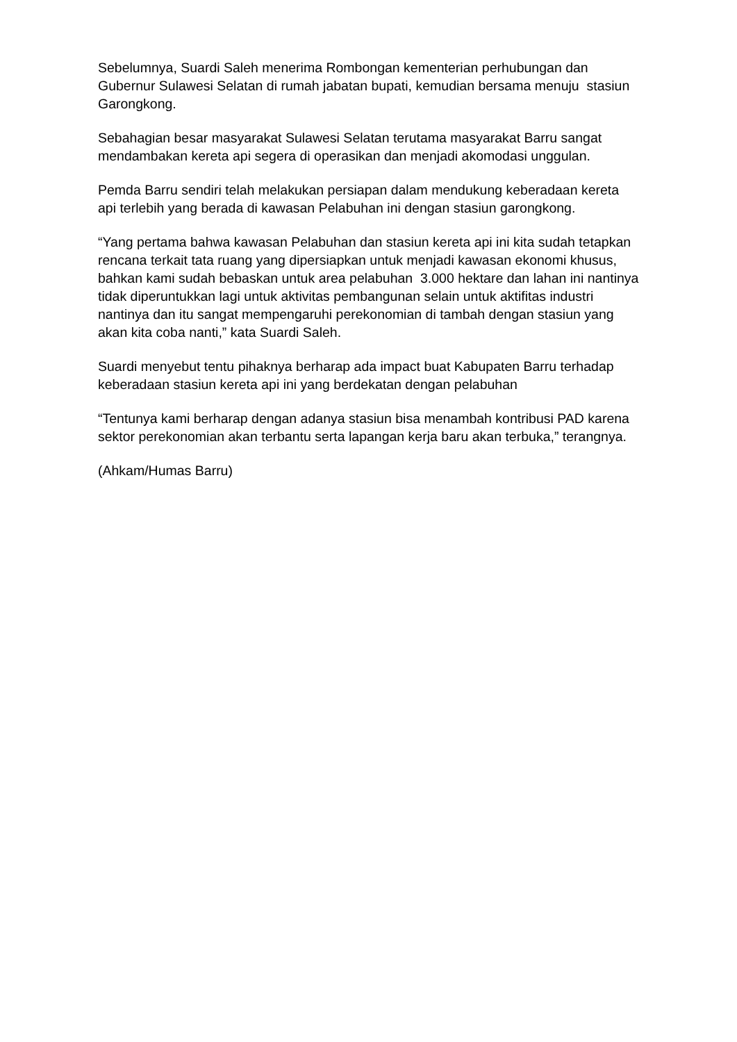Sebelumnya, Suardi Saleh menerima Rombongan kementerian perhubungan dan Gubernur Sulawesi Selatan di rumah jabatan bupati, kemudian bersama menuju stasiun Garongkong.
Sebahagian besar masyarakat Sulawesi Selatan terutama masyarakat Barru sangat mendambakan kereta api segera di operasikan dan menjadi akomodasi unggulan.
Pemda Barru sendiri telah melakukan persiapan dalam mendukung keberadaan kereta api terlebih yang berada di kawasan Pelabuhan ini dengan stasiun garongkong.
“Yang pertama bahwa kawasan Pelabuhan dan stasiun kereta api ini kita sudah tetapkan rencana terkait tata ruang yang dipersiapkan untuk menjadi kawasan ekonomi khusus, bahkan kami sudah bebaskan untuk area pelabuhan 3.000 hektare dan lahan ini nantinya tidak diperuntukkan lagi untuk aktivitas pembangunan selain untuk aktifitas industri nantinya dan itu sangat mempengaruhi perekonomian di tambah dengan stasiun yang akan kita coba nanti,” kata Suardi Saleh.
Suardi menyebut tentu pihaknya berharap ada impact buat Kabupaten Barru terhadap keberadaan stasiun kereta api ini yang berdekatan dengan pelabuhan
“Tentunya kami berharap dengan adanya stasiun bisa menambah kontribusi PAD karena sektor perekonomian akan terbantu serta lapangan kerja baru akan terbuka,” terangnya.
(Ahkam/Humas Barru)